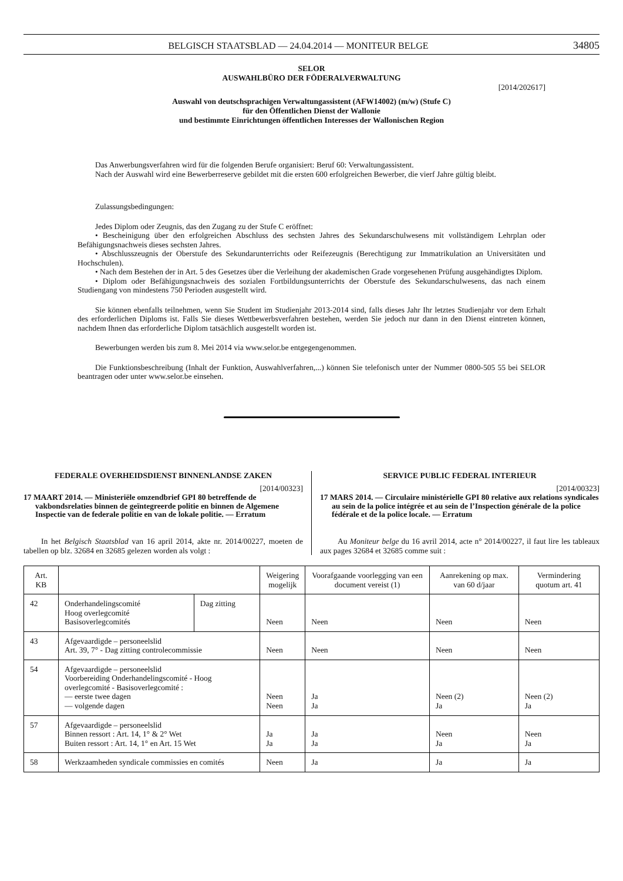BELGISCH STAATSBLAD — 24.04.2014 — MONITEUR BELGE 34805
SELOR
AUSWAHLBÜRO DER FÖDERALVERWALTUNG
[2014/202617]
Auswahl von deutschsprachigen Verwaltungassistent (AFW14002) (m/w) (Stufe C)
für den Öffentlichen Dienst der Wallonie
und bestimmte Einrichtungen öffentlichen Interesses der Wallonischen Region
Das Anwerbungsverfahren wird für die folgenden Berufe organisiert: Beruf 60: Verwaltungassistent.
Nach der Auswahl wird eine Bewerberreserve gebildet mit die ersten 600 erfolgreichen Bewerber, die vierf Jahre gültig bleibt.
Zulassungsbedingungen:
Jedes Diplom oder Zeugnis, das den Zugang zu der Stufe C eröffnet:
• Bescheinigung über den erfolgreichen Abschluss des sechsten Jahres des Sekundarschulwesens mit vollständigem Lehrplan oder Befähigungsnachweis dieses sechsten Jahres.
• Abschlusszeugnis der Oberstufe des Sekundarunterrichts oder Reifezeugnis (Berechtigung zur Immatrikulation an Universitäten und Hochschulen).
• Nach dem Bestehen der in Art. 5 des Gesetzes über die Verleihung der akademischen Grade vorgesehenen Prüfung ausgehändigtes Diplom.
• Diplom oder Befähigungsnachweis des sozialen Fortbildungsunterrichts der Oberstufe des Sekundarschulwesens, das nach einem Studiengang von mindestens 750 Perioden ausgestellt wird.
Sie können ebenfalls teilnehmen, wenn Sie Student im Studienjahr 2013-2014 sind, falls dieses Jahr Ihr letztes Studienjahr vor dem Erhalt des erforderlichen Diploms ist. Falls Sie dieses Wettbewerbsverfahren bestehen, werden Sie jedoch nur dann in den Dienst eintreten können, nachdem Ihnen das erforderliche Diplom tatsächlich ausgestellt worden ist.
Bewerbungen werden bis zum 8. Mei 2014 via www.selor.be entgegengenommen.
Die Funktionsbeschreibung (Inhalt der Funktion, Auswahlverfahren,...) können Sie telefonisch unter der Nummer 0800-505 55 bei SELOR beantragen oder unter www.selor.be einsehen.
FEDERALE OVERHEIDSDIENST BINNENLANDSE ZAKEN
[2014/00323]
17 MAART 2014. — Ministeriële omzendbrief GPI 80 betreffende de vakbondsrelaties binnen de geïntegreerde politie en binnen de Algemene Inspectie van de federale politie en van de lokale politie. — Erratum
In het Belgisch Staatsblad van 16 april 2014, akte nr. 2014/00227, moeten de tabellen op blz. 32684 en 32685 gelezen worden als volgt :
SERVICE PUBLIC FEDERAL INTERIEUR
[2014/00323]
17 MARS 2014. — Circulaire ministérielle GPI 80 relative aux relations syndicales au sein de la police intégrée et au sein de l’Inspection générale de la police fédérale et de la police locale. — Erratum
Au Moniteur belge du 16 avril 2014, acte n° 2014/00227, il faut lire les tableaux aux pages 32684 et 32685 comme suit :
| Art. KB | | | Weigering mogelijk | Voorafgaande voorlegging van een document vereist (1) | Aanrekening op max. van 60 d/jaar | Vermindering quotum art. 41 |
| --- | --- | --- | --- | --- | --- | --- |
| 42 | Onderhandelingscomité Hoog overlegcomité Basisoverlegcomités | Dag zitting | Neen | Neen | Neen | Neen |
| 43 | Afgevaardigde – personeelslid Art. 39, 7° - Dag zitting controlecommissie | | Neen | Neen | Neen | Neen |
| 54 | Afgevaardigde – personeelslid Voorbereiding Onderhandelingscomité - Hoog overlegcomité - Basisoverlegcomité : — eerste twee dagen — volgende dagen | | Neen Neen | Ja Ja | Neen (2) Ja | Neen (2) Ja |
| 57 | Afgevaardigde – personeelslid Binnen ressort : Art. 14, 1° & 2° Wet Buiten ressort : Art. 14, 1° en Art. 15 Wet | | Ja Ja | Ja Ja | Neen Ja | Neen Ja |
| 58 | Werkzaamheden syndicale commissies en comités | | Neen | Ja | Ja | Ja |